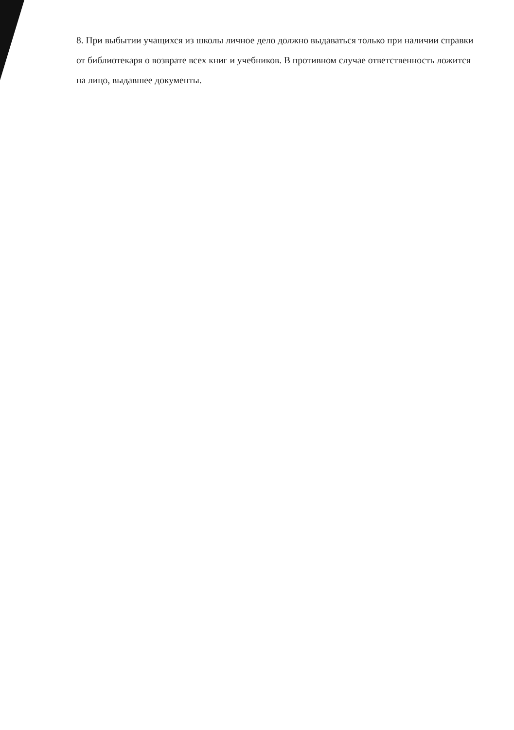8. При выбытии учащихся из школы личное дело должно выдаваться только при наличии справки от библиотекаря о возврате всех книг и учебников. В противном случае ответственность ложится на лицо, выдавшее документы.